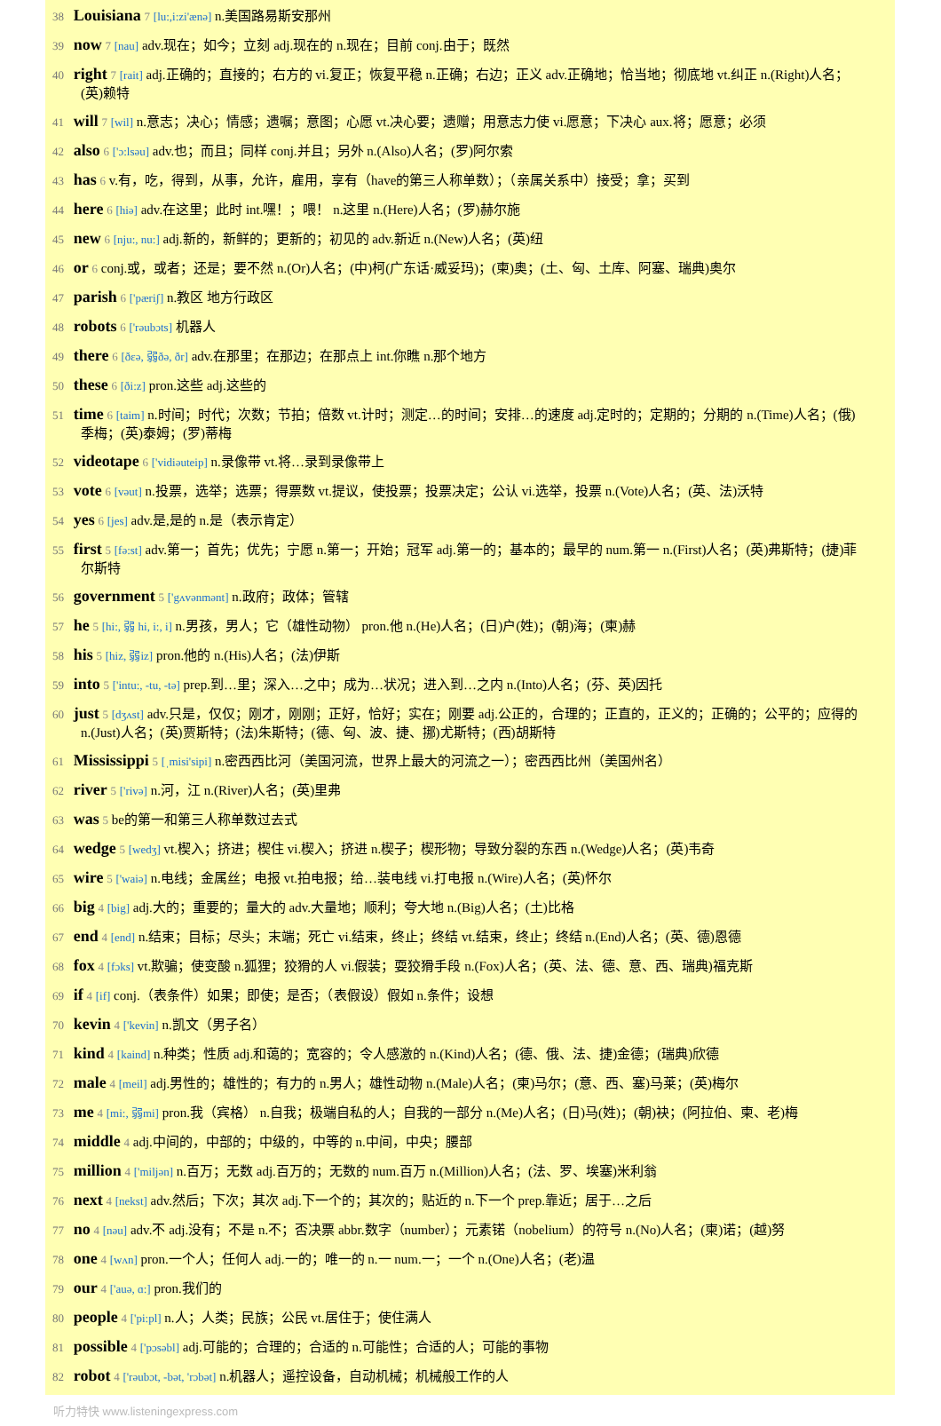38 Louisiana 7 [lu:,i:zi'ænə] n.美国路易斯安那州
39 now 7 [nau] adv.现在；如今；立刻 adj.现在的 n.现在；目前 conj.由于；既然
40 right 7 [rait] adj.正确的；直接的；右方的 vi.复正；恢复平稳 n.正确；右边；正义 adv.正确地；恰当地；彻底地 vt.纠正 n.(Right)人名；(英)赖特
41 will 7 [wil] n.意志；决心；情感；遗嘱；意图；心愿 vt.决心要；遗赠；用意志力使 vi.愿意；下决心 aux.将；愿意；必须
42 also 6 ['ɔ:lsəu] adv.也；而且；同样 conj.并且；另外 n.(Also)人名；(罗)阿尔索
43 has 6 v.有，吃，得到，从事，允许，雇用，享有（have的第三人称单数）；（亲属关系中）接受；拿；买到
44 here 6 [hiə] adv.在这里；此时 int.嘿！；喂！ n.这里 n.(Here)人名；(罗)赫尔施
45 new 6 [nju:, nu:] adj.新的，新鲜的；更新的；初见的 adv.新近 n.(New)人名；(英)纽
46 or 6 conj.或，或者；还是；要不然 n.(Or)人名；(中)柯(广东话·威妥玛)；(柬)奥；(土、匈、土库、阿塞、瑞典)奥尔
47 parish 6 ['pæriʃ] n.教区 地方行政区
48 robots 6 ['rəubɔts] 机器人
49 there 6 [ðεə, 弱ðə, ðr] adv.在那里；在那边；在那点上 int.你瞧 n.那个地方
50 these 6 [ði:z] pron.这些 adj.这些的
51 time 6 [taim] n.时间；时代；次数；节拍；倍数 vt.计时；测定…的时间；安排…的速度 adj.定时的；定期的；分期的 n.(Time)人名；(俄)季梅；(英)泰姆；(罗)蒂梅
52 videotape 6 ['vidiəuteip] n.录像带 vt.将…录到录像带上
53 vote 6 [vəut] n.投票，选举；选票；得票数 vt.提议，使投票；投票决定；公认 vi.选举，投票 n.(Vote)人名；(英、法)沃特
54 yes 6 [jes] adv.是,是的 n.是（表示肯定）
55 first 5 [fə:st] adv.第一；首先；优先；宁愿 n.第一；开始；冠军 adj.第一的；基本的；最早的 num.第一 n.(First)人名；(英)弗斯特；(捷)菲尔斯特
56 government 5 ['gʌvənmənt] n.政府；政体；管辖
57 he 5 [hi:, 弱 hi, i:, i] n.男孩，男人；它（雄性动物） pron.他 n.(He)人名；(日)户(姓)；(朝)海；(柬)赫
58 his 5 [hiz, 弱iz] pron.他的 n.(His)人名；(法)伊斯
59 into 5 ['intu:, -tu, -tə] prep.到…里；深入…之中；成为…状况；进入到…之内 n.(Into)人名；(芬、英)因托
60 just 5 [dʒʌst] adv.只是，仅仅；刚才，刚刚；正好，恰好；实在；刚要 adj.公正的，合理的；正直的，正义的；正确的；公平的；应得的 n.(Just)人名；(英)贾斯特；(法)朱斯特；(德、匈、波、捷、挪)尤斯特；(西)胡斯特
61 Mississippi 5 [ˌmisi'sipi] n.密西西比河（美国河流，世界上最大的河流之一）；密西西比州（美国州名）
62 river 5 ['rivə] n.河，江 n.(River)人名；(英)里弗
63 was 5 be的第一和第三人称单数过去式
64 wedge 5 [wedʒ] vt.楔入；挤进；楔住 vi.楔入；挤进 n.楔子；楔形物；导致分裂的东西 n.(Wedge)人名；(英)韦奇
65 wire 5 ['waiə] n.电线；金属丝；电报 vt.拍电报；给…装电线 vi.打电报 n.(Wire)人名；(英)怀尔
66 big 4 [big] adj.大的；重要的；量大的 adv.大量地；顺利；夸大地 n.(Big)人名；(土)比格
67 end 4 [end] n.结束；目标；尽头；末端；死亡 vi.结束，终止；终结 vt.结束，终止；终结 n.(End)人名；(英、德)恩德
68 fox 4 [fɔks] vt.欺骗；使变酸 n.狐狸；狡猾的人 vi.假装；耍狡猾手段 n.(Fox)人名；(英、法、德、意、西、瑞典)福克斯
69 if 4 [if] conj.（表条件）如果；即使；是否；（表假设）假如 n.条件；设想
70 kevin 4 ['kevin] n.凯文（男子名）
71 kind 4 [kaind] n.种类；性质 adj.和蔼的；宽容的；令人感激的 n.(Kind)人名；(德、俄、法、捷)金德；(瑞典)欣德
72 male 4 [meil] adj.男性的；雄性的；有力的 n.男人；雄性动物 n.(Male)人名；(柬)马尔；(意、西、塞)马莱；(英)梅尔
73 me 4 [mi:, 弱mi] pron.我（宾格） n.自我；极端自私的人；自我的一部分 n.(Me)人名；(日)马(姓)；(朝)袂；(阿拉伯、柬、老)梅
74 middle 4 adj.中间的，中部的；中级的，中等的 n.中间，中央；腰部
75 million 4 ['miljən] n.百万；无数 adj.百万的；无数的 num.百万 n.(Million)人名；(法、罗、埃塞)米利翁
76 next 4 [nekst] adv.然后；下次；其次 adj.下一个的；其次的；贴近的 n.下一个 prep.靠近；居于…之后
77 no 4 [nəu] adv.不 adj.没有；不是 n.不；否决票 abbr.数字（number）；元素锘（nobelium）的符号 n.(No)人名；(柬)诺；(越)努
78 one 4 [wʌn] pron.一个人；任何人 adj.一的；唯一的 n.一 num.一；一个 n.(One)人名；(老)温
79 our 4 ['auə, ɑ:] pron.我们的
80 people 4 ['pi:pl] n.人；人类；民族；公民 vt.居住于；使住满人
81 possible 4 ['pɔsəbl] adj.可能的；合理的；合适的 n.可能性；合适的人；可能的事物
82 robot 4 ['rəubɔt, -bət, 'rɔbət] n.机器人；遥控设备，自动机械；机械般工作的人
听力特快 www.listeningexpress.com